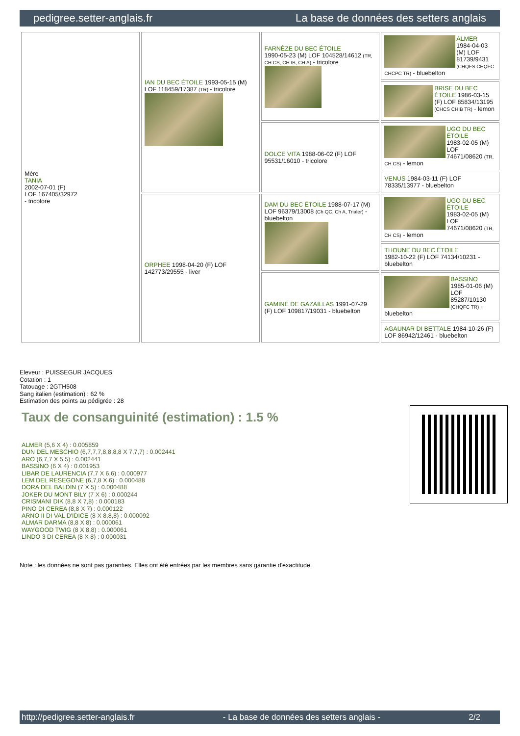pedigree.setter-anglais.fr La base de données des setters anglais
| Mère TANIA 2002-07-01 (F) LOF 167405/32972 - tricolore | IAN DU BEC ÉTOILE 1993-05-15 (M) LOF 118459/17387 (TR) - tricolore | FARNÈZE DU BEC ÉTOILE 1990-05-23 (M) LOF 104528/14612 (TR, CH CS, CH IB, CH A) - tricolore | ALMER 1984-04-03 (M) LOF 81739/9431 (CHQFS CHQFC CHCPC TR) - bluebelton |
| | | | BRISE DU BEC ÉTOILE 1986-03-15 (F) LOF 85834/13195 (CHCS CHIB TR) - lemon |
| | | DOLCE VITA 1988-06-02 (F) LOF 95531/16010 - tricolore | UGO DU BEC ÉTOILE 1983-02-05 (M) LOF 74671/08620 (TR, CH CS) - lemon |
| | | | VENUS 1984-03-11 (F) LOF 78335/13977 - bluebelton |
| | ORPHEE 1998-04-20 (F) LOF 142773/29555 - liver | DAM DU BEC ÉTOILE 1988-07-17 (M) LOF 96379/13008 (Ch QC, Ch A, Trialer) - bluebelton | UGO DU BEC ÉTOILE 1983-02-05 (M) LOF 74671/08620 (TR, CH CS) - lemon |
| | | | THOUNE DU BEC ÉTOILE 1982-10-22 (F) LOF 74134/10231 - bluebelton |
| | | GAMINE DE GAZAILLAS 1991-07-29 (F) LOF 109817/19031 - bluebelton | BASSINO 1985-01-06 (M) LOF 85287/10130 (CHQFC TR) - bluebelton |
| | | | AGAUNAR DI BETTALE 1984-10-26 (F) LOF 86942/12461 - bluebelton |
Eleveur : PUISSEGUR JACQUES
Cotation : 1
Tatouage : 2GTH508
Sang italien (estimation) : 62 %
Estimation des points au pédigrée : 28
Taux de consanguinité (estimation) : 1.5 %
ALMER (5,6 X 4) : 0.005859
DUN DEL MESCHIO (6,7,7,7,8,8,8,8 X 7,7,7) : 0.002441
ARO (6,7,7 X 5,5) : 0.002441
BASSINO (6 X 4) : 0.001953
LIBAR DE LAURENCIA (7,7 X 6,6) : 0.000977
LEM DEL RESEGONE (6,7,8 X 6) : 0.000488
DORA DEL BALDIN (7 X 5) : 0.000488
JOKER DU MONT BILY (7 X 6) : 0.000244
CRISMANI DIK (8,8 X 7,8) : 0.000183
PINO DI CEREA (8,8 X 7) : 0.000122
ARNO II DI VAL D'IDICE (8 X 8,8,8) : 0.000092
ALMAR DARMA (8,8 X 8) : 0.000061
WAYGOOD TWIG (8 X 8,8) : 0.000061
LINDO 3 DI CEREA (8 X 8) : 0.000031
Note : les données ne sont pas garanties. Elles ont été entrées par les membres sans garantie d'exactitude.
http://pedigree.setter-anglais.fr - La base de données des setters anglais - 2/2